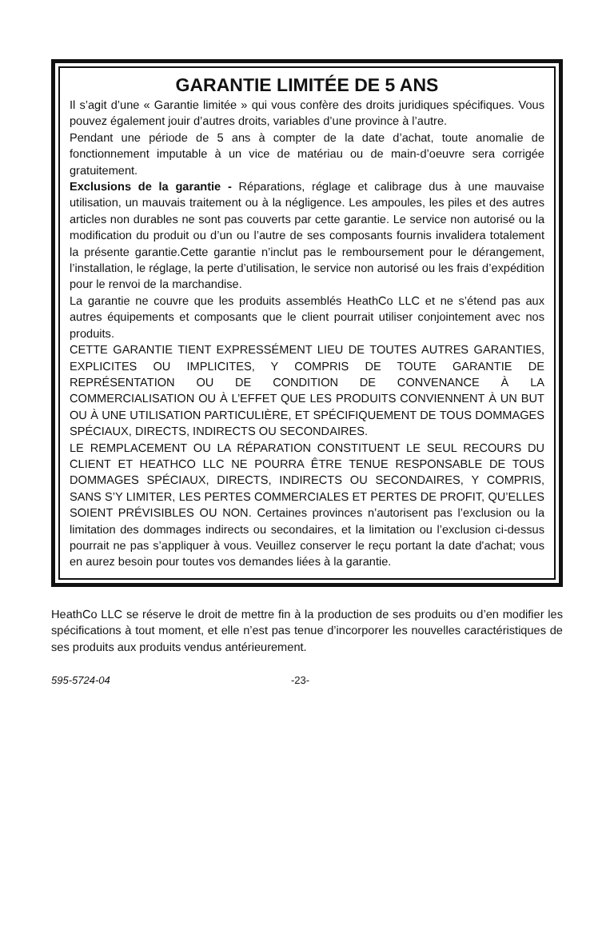GARANTIE LIMITÉE DE 5 ANS
Il s’agit d’une « Garantie limitée » qui vous confère des droits juridiques spécifiques. Vous pouvez également jouir d’autres droits, variables d’une province à l’autre.
Pendant une période de 5 ans à compter de la date d’achat, toute anomalie de fonctionnement imputable à un vice de matériau ou de main-d’oeuvre sera corrigée gratuitement.
Exclusions de la garantie - Réparations, réglage et calibrage dus à une mauvaise utilisation, un mauvais traitement ou à la négligence. Les ampoules, les piles et des autres articles non durables ne sont pas couverts par cette garantie. Le service non autorisé ou la modification du produit ou d’un ou l’autre de ses composants fournis invalidera totalement la présente garantie.Cette garantie n’inclut pas le remboursement pour le dérangement, l’installation, le réglage, la perte d’utilisation, le service non autorisé ou les frais d’expédition pour le renvoi de la marchandise.
La garantie ne couvre que les produits assemblés HeathCo LLC et ne s’étend pas aux autres équipements et composants que le client pourrait utiliser conjointement avec nos produits.
CETTE GARANTIE TIENT EXPRESSÉMENT LIEU DE TOUTES AUTRES GARANTIES, EXPLICITES OU IMPLICITES, Y COMPRIS DE TOUTE GARANTIE DE REPRÉSENTATION OU DE CONDITION DE CONVENANCE À LA COMMERCIALISATION OU À L’EFFET QUE LES PRODUITS CONVIENNENT À UN BUT OU À UNE UTILISATION PARTICULIÈRE, ET SPÉCIFIQUEMENT DE TOUS DOMMAGES SPÉCIAUX, DIRECTS, INDIRECTS OU SECONDAIRES.
LE REMPLACEMENT OU LA RÉPARATION CONSTITUENT LE SEUL RECOURS DU CLIENT ET HEATHCO LLC NE POURRA ÊTRE TENUE RESPONSABLE DE TOUS DOMMAGES SPÉCIAUX, DIRECTS, INDIRECTS OU SECONDAIRES, Y COMPRIS, SANS S’Y LIMITER, LES PERTES COMMERCIALES ET PERTES DE PROFIT, QU’ELLES SOIENT PRÉVISIBLES OU NON. Certaines provinces n’autorisent pas l’exclusion ou la limitation des dommages indirects ou secondaires, et la limitation ou l’exclusion ci-dessus pourrait ne pas s’appliquer à vous. Veuillez conserver le reçu portant la date d'achat; vous en aurez besoin pour toutes vos demandes liées à la garantie.
HeathCo LLC se réserve le droit de mettre fin à la production de ses produits ou d’en modifier les spécifications à tout moment, et elle n’est pas tenue d’incorporer les nouvelles caractéristiques de ses produits aux produits vendus antérieurement.
595-5724-04 -23-